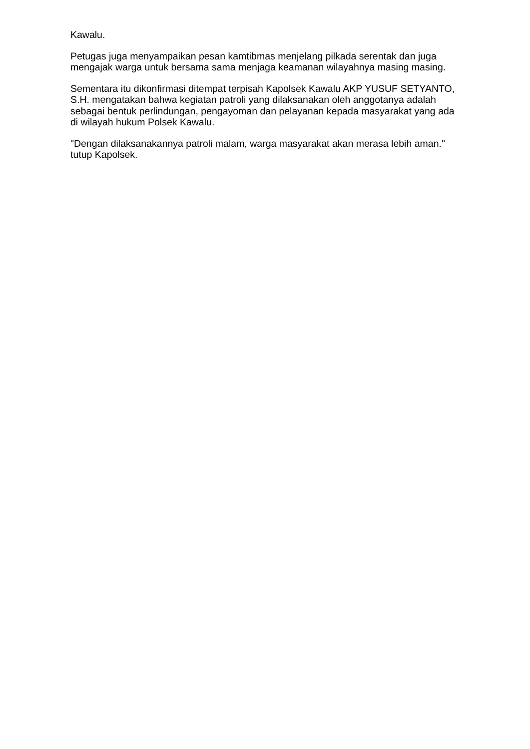Kawalu.
Petugas juga menyampaikan pesan kamtibmas menjelang pilkada serentak dan juga mengajak warga untuk bersama sama menjaga keamanan wilayahnya masing masing.
Sementara itu dikonfirmasi ditempat terpisah Kapolsek Kawalu AKP YUSUF SETYANTO, S.H. mengatakan bahwa kegiatan patroli yang dilaksanakan oleh anggotanya adalah sebagai bentuk perlindungan, pengayoman dan pelayanan kepada masyarakat yang ada di wilayah hukum Polsek Kawalu.
"Dengan dilaksanakannya patroli malam, warga masyarakat akan merasa lebih aman." tutup Kapolsek.